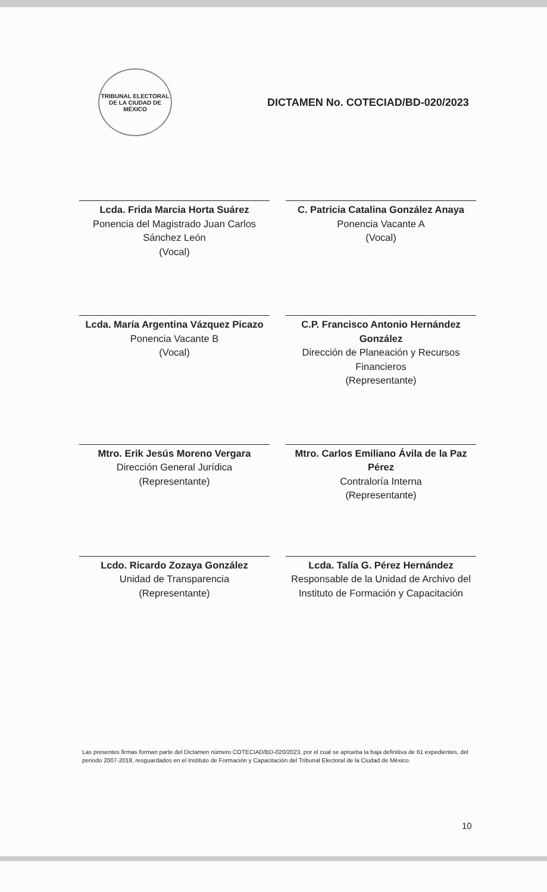TRIBUNAL ELECTORAL
DE LA CIUDAD DE MÉXICO
DICTAMEN No. COTECIAD/BD-020/2023
Lcda. Frida Marcia Horta Suárez
Ponencia del Magistrado Juan Carlos Sánchez León
(Vocal)
C. Patricia Catalina González Anaya
Ponencia Vacante A
(Vocal)
Lcda. María Argentina Vázquez Picazo
Ponencia Vacante B
(Vocal)
C.P. Francisco Antonio Hernández González
Dirección de Planeación y Recursos Financieros
(Representante)
Mtro. Erik Jesús Moreno Vergara
Dirección General Jurídica
(Representante)
Mtro. Carlos Emiliano Ávila de la Paz Pérez
Contraloría Interna
(Representante)
Lcdo. Ricardo Zozaya González
Unidad de Transparencia
(Representante)
Lcda. Talía G. Pérez Hernández
Responsable de la Unidad de Archivo del Instituto de Formación y Capacitación
Las presentes firmas forman parte del Dictamen número COTECIAD/BD-020/2023, por el cual se aprueba la baja definitiva de 61 expedientes, del periodo 2007-2018, resguardados en el Instituto de Formación y Capacitación del Tribunal Electoral de la Ciudad de México.
10